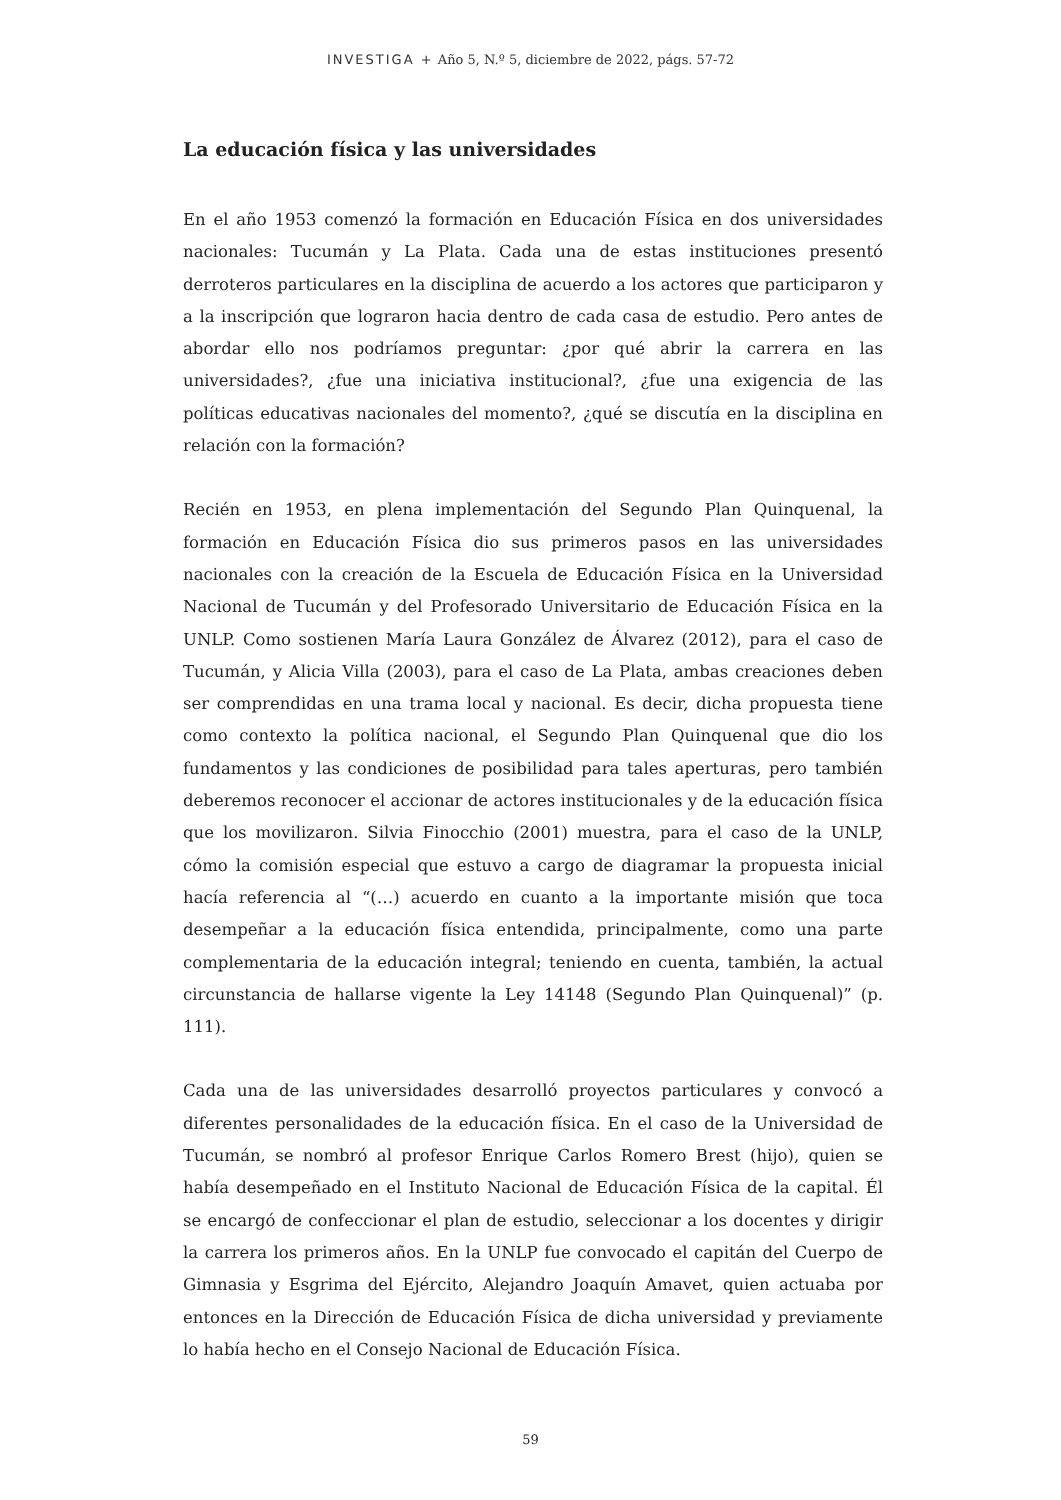INVESTIGA + Año 5, N.º 5, diciembre de 2022, págs. 57-72
La educación física y las universidades
En el año 1953 comenzó la formación en Educación Física en dos universidades nacionales: Tucumán y La Plata. Cada una de estas instituciones presentó derroteros particulares en la disciplina de acuerdo a los actores que participaron y a la inscripción que lograron hacia dentro de cada casa de estudio. Pero antes de abordar ello nos podríamos preguntar: ¿por qué abrir la carrera en las universidades?, ¿fue una iniciativa institucional?, ¿fue una exigencia de las políticas educativas nacionales del momento?, ¿qué se discutía en la disciplina en relación con la formación?
Recién en 1953, en plena implementación del Segundo Plan Quinquenal, la formación en Educación Física dio sus primeros pasos en las universidades nacionales con la creación de la Escuela de Educación Física en la Universidad Nacional de Tucumán y del Profesorado Universitario de Educación Física en la UNLP. Como sostienen María Laura González de Álvarez (2012), para el caso de Tucumán, y Alicia Villa (2003), para el caso de La Plata, ambas creaciones deben ser comprendidas en una trama local y nacional. Es decir, dicha propuesta tiene como contexto la política nacional, el Segundo Plan Quinquenal que dio los fundamentos y las condiciones de posibilidad para tales aperturas, pero también deberemos reconocer el accionar de actores institucionales y de la educación física que los movilizaron. Silvia Finocchio (2001) muestra, para el caso de la UNLP, cómo la comisión especial que estuvo a cargo de diagramar la propuesta inicial hacía referencia al “(…) acuerdo en cuanto a la importante misión que toca desempeñar a la educación física entendida, principalmente, como una parte complementaria de la educación integral; teniendo en cuenta, también, la actual circunstancia de hallarse vigente la Ley 14148 (Segundo Plan Quinquenal)” (p. 111).
Cada una de las universidades desarrolló proyectos particulares y convocó a diferentes personalidades de la educación física. En el caso de la Universidad de Tucumán, se nombró al profesor Enrique Carlos Romero Brest (hijo), quien se había desempeñado en el Instituto Nacional de Educación Física de la capital. Él se encargó de confeccionar el plan de estudio, seleccionar a los docentes y dirigir la carrera los primeros años. En la UNLP fue convocado el capitán del Cuerpo de Gimnasia y Esgrima del Ejército, Alejandro Joaquín Amavet, quien actuaba por entonces en la Dirección de Educación Física de dicha universidad y previamente lo había hecho en el Consejo Nacional de Educación Física.
59